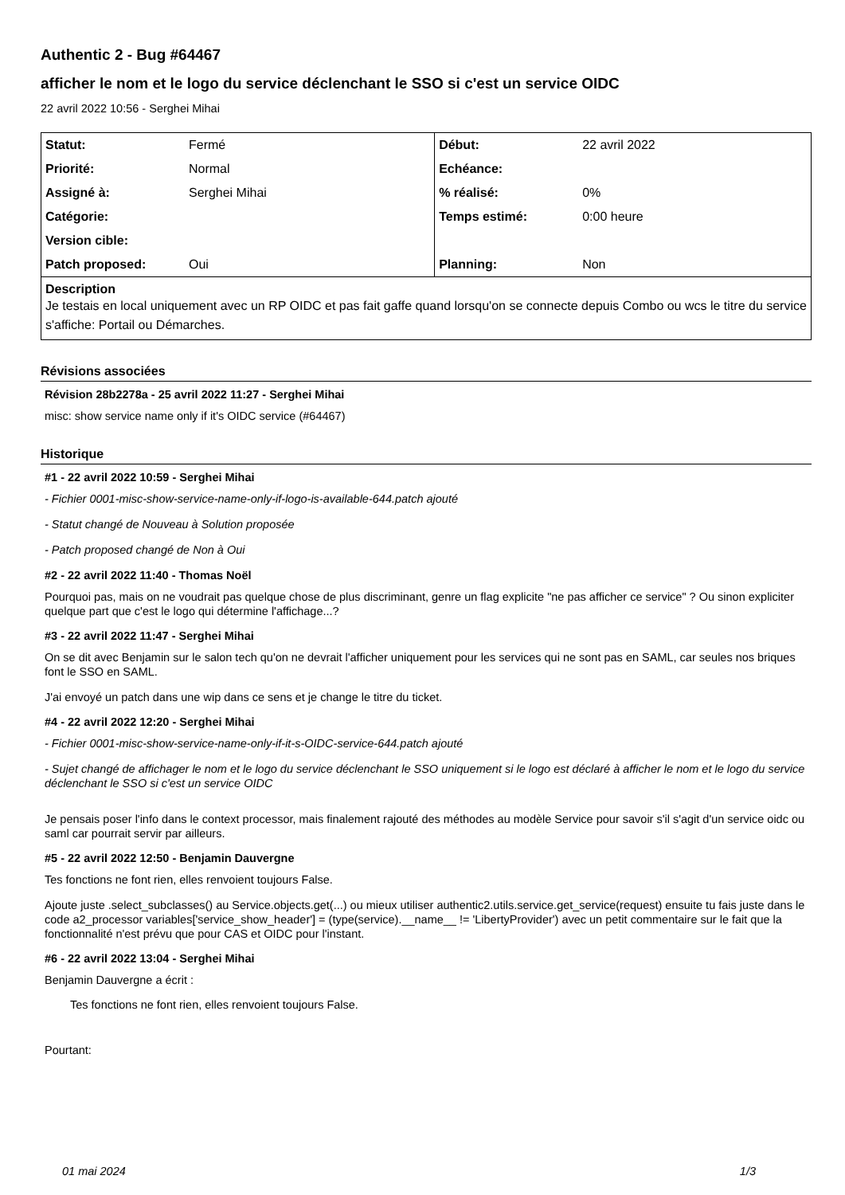Authentic 2 - Bug #64467
afficher le nom et le logo du service déclenchant le SSO si c'est un service OIDC
22 avril 2022 10:56 - Serghei Mihai
| Statut: | Fermé | Début: | 22 avril 2022 |
| Priorité: | Normal | Echéance: | |
| Assigné à: | Serghei Mihai | % réalisé: | 0% |
| Catégorie: | | Temps estimé: | 0:00 heure |
| Version cible: | | | |
| Patch proposed: | Oui | Planning: | Non |
| Description Je testais en local uniquement avec un RP OIDC et pas fait gaffe quand lorsqu'on se connecte depuis Combo ou wcs le titre du service s'affiche: Portail ou Démarches. | | | |
Révisions associées
Révision 28b2278a - 25 avril 2022 11:27 - Serghei Mihai
misc: show service name only if it's OIDC service (#64467)
Historique
#1 - 22 avril 2022 10:59 - Serghei Mihai
- Fichier 0001-misc-show-service-name-only-if-logo-is-available-644.patch ajouté
- Statut changé de Nouveau à Solution proposée
- Patch proposed changé de Non à Oui
#2 - 22 avril 2022 11:40 - Thomas Noël
Pourquoi pas, mais on ne voudrait pas quelque chose de plus discriminant, genre un flag explicite "ne pas afficher ce service" ? Ou sinon expliciter quelque part que c'est le logo qui détermine l'affichage...?
#3 - 22 avril 2022 11:47 - Serghei Mihai
On se dit avec Benjamin sur le salon tech qu'on ne devrait l'afficher uniquement pour les services qui ne sont pas en SAML, car seules nos briques font le SSO en SAML.
J'ai envoyé un patch dans une wip dans ce sens et je change le titre du ticket.
#4 - 22 avril 2022 12:20 - Serghei Mihai
- Fichier 0001-misc-show-service-name-only-if-it-s-OIDC-service-644.patch ajouté
- Sujet changé de affichager le nom et le logo du service déclenchant le SSO uniquement si le logo est déclaré à afficher le nom et le logo du service déclenchant le SSO si c'est un service OIDC
Je pensais poser l'info dans le context processor, mais finalement rajouté des méthodes au modèle Service pour savoir s'il s'agit d'un service oidc ou saml car pourrait servir par ailleurs.
#5 - 22 avril 2022 12:50 - Benjamin Dauvergne
Tes fonctions ne font rien, elles renvoient toujours False.
Ajoute juste .select_subclasses() au Service.objects.get(...) ou mieux utiliser authentic2.utils.service.get_service(request) ensuite tu fais juste dans le code a2_processor variables['service_show_header'] = (type(service).__name__ != 'LibertyProvider') avec un petit commentaire sur le fait que la fonctionnalité n'est prévu que pour CAS et OIDC pour l'instant.
#6 - 22 avril 2022 13:04 - Serghei Mihai
Benjamin Dauvergne a écrit :
Tes fonctions ne font rien, elles renvoient toujours False.
Pourtant:
01 mai 2024 1/3